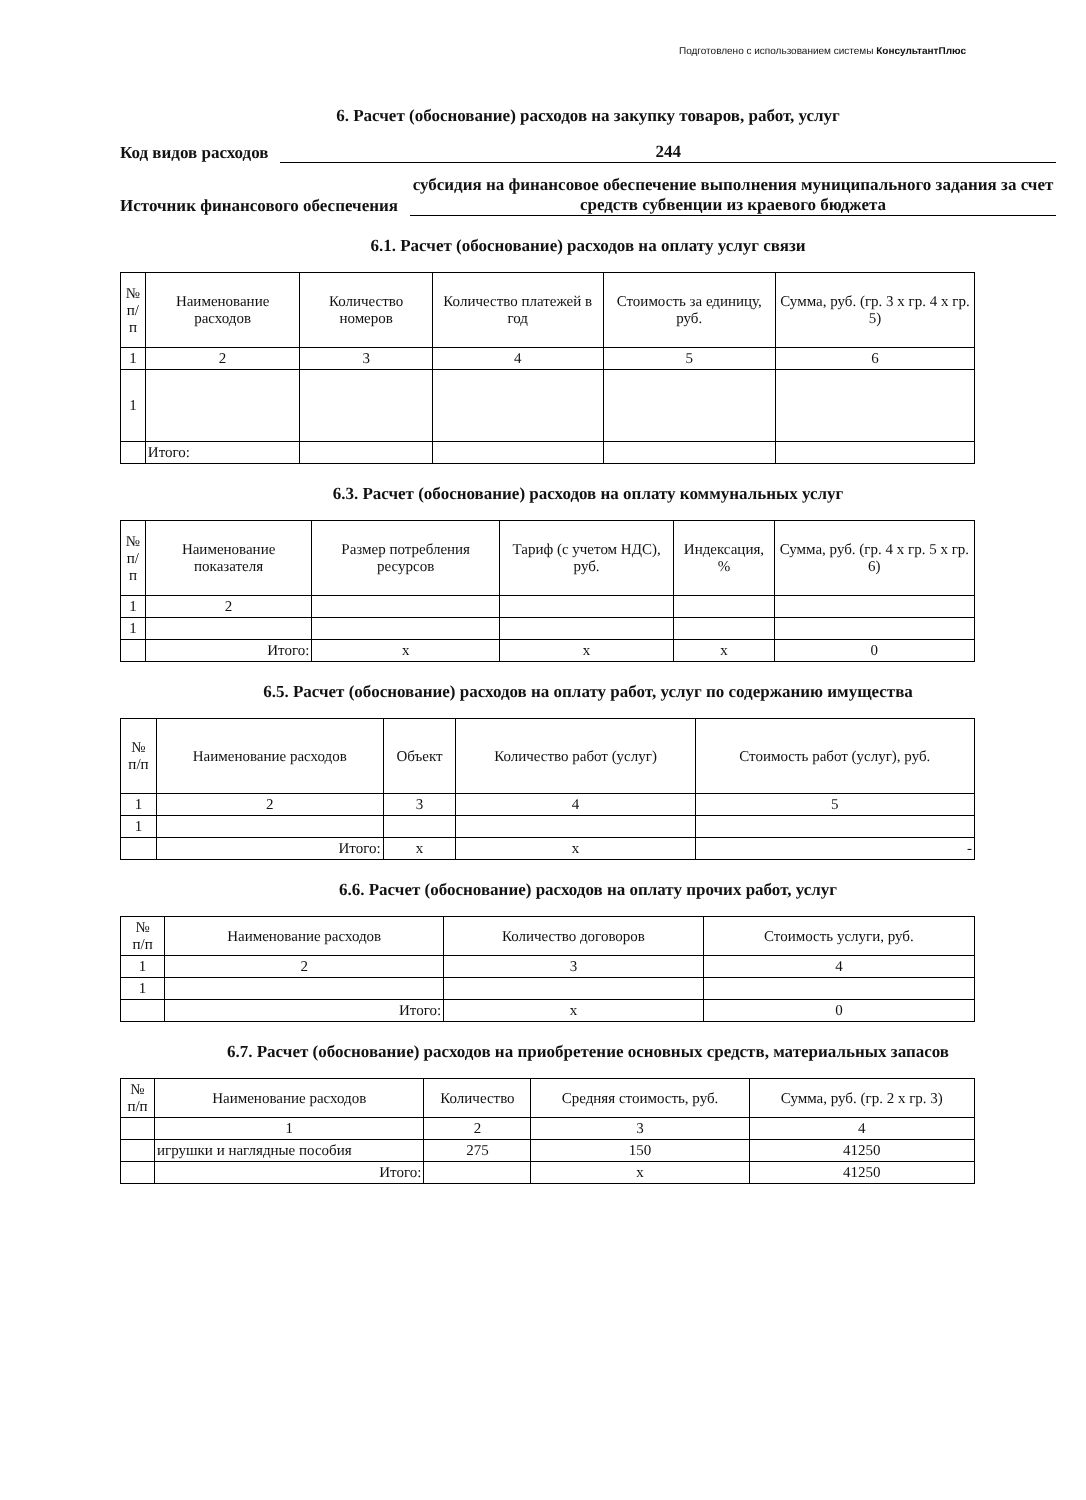Подготовлено с использованием системы КонсультантПлюс
6. Расчет (обоснование) расходов на закупку товаров, работ, услуг
Код видов расходов
244
Источник финансового обеспечения
субсидия на финансовое обеспечение выполнения муниципального задания за счет средств субвенции из краевого бюджета
6.1. Расчет (обоснование) расходов на оплату услуг связи
| № п/п | Наименование расходов | Количество номеров | Количество платежей в год | Стоимость за единицу, руб. | Сумма, руб. (гр. 3 х гр. 4 х гр. 5) |
| --- | --- | --- | --- | --- | --- |
| 1 | 2 | 3 | 4 | 5 | 6 |
| 1 | | | | | |
| | Итого: | | | | |
6.3. Расчет (обоснование) расходов на оплату коммунальных услуг
| № п/п | Наименование показателя | Размер потребления ресурсов | Тариф (с учетом НДС), руб. | Индексация, % | Сумма, руб. (гр. 4 х гр. 5 х гр. 6) |
| --- | --- | --- | --- | --- | --- |
| 1 | 2 | | | | |
| 1 | | | | | |
| | Итого: | х | х | х | 0 |
6.5. Расчет (обоснование) расходов на оплату работ, услуг по содержанию имущества
| № п/п | Наименование расходов | Объект | Количество работ (услуг) | Стоимость работ (услуг), руб. |
| --- | --- | --- | --- | --- |
| 1 | 2 | 3 | 4 | 5 |
| 1 | | | | |
| | Итого: | х | х | - |
6.6. Расчет (обоснование) расходов на оплату прочих работ, услуг
| № п/п | Наименование расходов | Количество договоров | Стоимость услуги, руб. |
| --- | --- | --- | --- |
| 1 | 2 | 3 | 4 |
| 1 | | | |
| | Итого: | х | 0 |
6.7. Расчет (обоснование) расходов на приобретение основных средств, материальных запасов
| № п/п | Наименование расходов | Количество | Средняя стоимость, руб. | Сумма, руб. (гр. 2 х гр. 3) |
| --- | --- | --- | --- | --- |
| | 1 | 2 | 3 | 4 |
| | игрушки и наглядные пособия | 275 | 150 | 41250 |
| | Итого: | | х | 41250 |